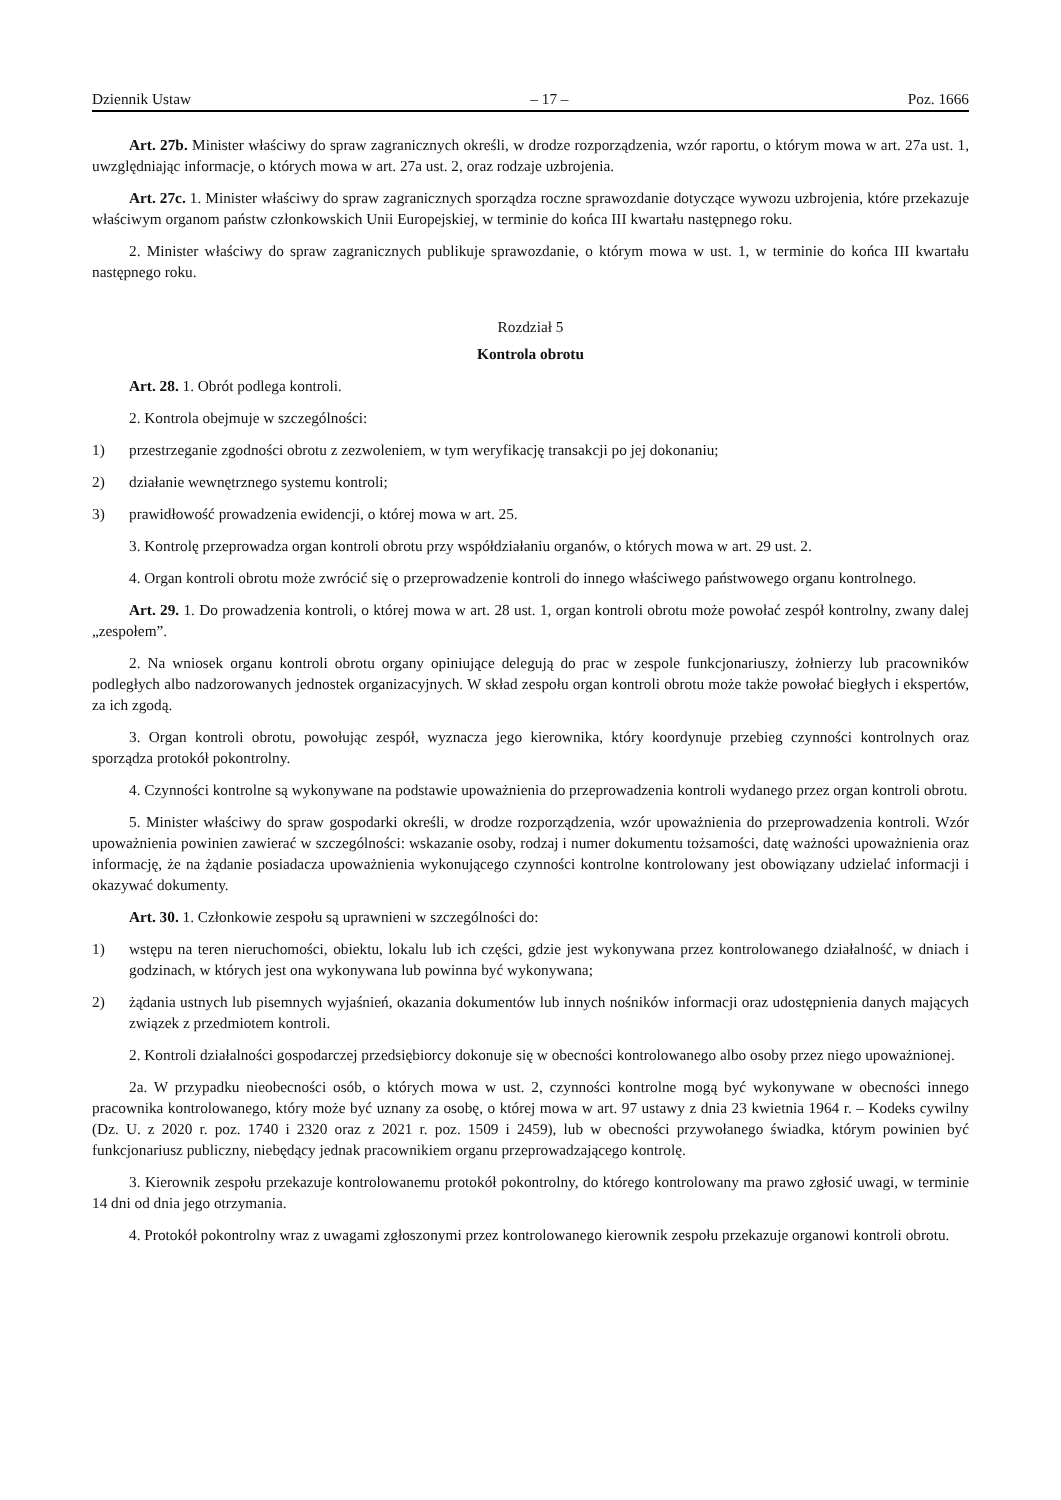Dziennik Ustaw – 17 – Poz. 1666
Art. 27b. Minister właściwy do spraw zagranicznych określi, w drodze rozporządzenia, wzór raportu, o którym mowa w art. 27a ust. 1, uwzględniając informacje, o których mowa w art. 27a ust. 2, oraz rodzaje uzbrojenia.
Art. 27c. 1. Minister właściwy do spraw zagranicznych sporządza roczne sprawozdanie dotyczące wywozu uzbrojenia, które przekazuje właściwym organom państw członkowskich Unii Europejskiej, w terminie do końca III kwartału następnego roku.
2. Minister właściwy do spraw zagranicznych publikuje sprawozdanie, o którym mowa w ust. 1, w terminie do końca III kwartału następnego roku.
Rozdział 5
Kontrola obrotu
Art. 28. 1. Obrót podlega kontroli.
2. Kontrola obejmuje w szczególności:
1) przestrzeganie zgodności obrotu z zezwoleniem, w tym weryfikację transakcji po jej dokonaniu;
2) działanie wewnętrznego systemu kontroli;
3) prawidłowość prowadzenia ewidencji, o której mowa w art. 25.
3. Kontrolę przeprowadza organ kontroli obrotu przy współdziałaniu organów, o których mowa w art. 29 ust. 2.
4. Organ kontroli obrotu może zwrócić się o przeprowadzenie kontroli do innego właściwego państwowego organu kontrolnego.
Art. 29. 1. Do prowadzenia kontroli, o której mowa w art. 28 ust. 1, organ kontroli obrotu może powołać zespół kontrolny, zwany dalej „zespołem”.
2. Na wniosek organu kontroli obrotu organy opiniujące delegują do prac w zespole funkcjonariuszy, żołnierzy lub pracowników podległych albo nadzorowanych jednostek organizacyjnych. W skład zespołu organ kontroli obrotu może także powołać biegłych i ekspertów, za ich zgodą.
3. Organ kontroli obrotu, powołując zespół, wyznacza jego kierownika, który koordynuje przebieg czynności kontrolnych oraz sporządza protokół pokontrolny.
4. Czynności kontrolne są wykonywane na podstawie upoważnienia do przeprowadzenia kontroli wydanego przez organ kontroli obrotu.
5. Minister właściwy do spraw gospodarki określi, w drodze rozporządzenia, wzór upoważnienia do przeprowadzenia kontroli. Wzór upoważnienia powinien zawierać w szczególności: wskazanie osoby, rodzaj i numer dokumentu tożsamości, datę ważności upoważnienia oraz informację, że na żądanie posiadacza upoważnienia wykonującego czynności kontrolne kontrolowany jest obowiązany udzielać informacji i okazywać dokumenty.
Art. 30. 1. Członkowie zespołu są uprawnieni w szczególności do:
1) wstępu na teren nieruchomości, obiektu, lokalu lub ich części, gdzie jest wykonywana przez kontrolowanego działalność, w dniach i godzinach, w których jest ona wykonywana lub powinna być wykonywana;
2) żądania ustnych lub pisemnych wyjaśnień, okazania dokumentów lub innych nośników informacji oraz udostępnienia danych mających związek z przedmiotem kontroli.
2. Kontroli działalności gospodarczej przedsiębiorcy dokonuje się w obecności kontrolowanego albo osoby przez niego upoważnionej.
2a. W przypadku nieobecności osób, o których mowa w ust. 2, czynności kontrolne mogą być wykonywane w obecności innego pracownika kontrolowanego, który może być uznany za osobę, o której mowa w art. 97 ustawy z dnia 23 kwietnia 1964 r. – Kodeks cywilny (Dz. U. z 2020 r. poz. 1740 i 2320 oraz z 2021 r. poz. 1509 i 2459), lub w obecności przywołanego świadka, którym powinien być funkcjonariusz publiczny, niebędący jednak pracownikiem organu przeprowadzającego kontrolę.
3. Kierownik zespołu przekazuje kontrolowanemu protokół pokontrolny, do którego kontrolowany ma prawo zgłosić uwagi, w terminie 14 dni od dnia jego otrzymania.
4. Protokół pokontrolny wraz z uwagami zgłoszonymi przez kontrolowanego kierownik zespołu przekazuje organowi kontroli obrotu.